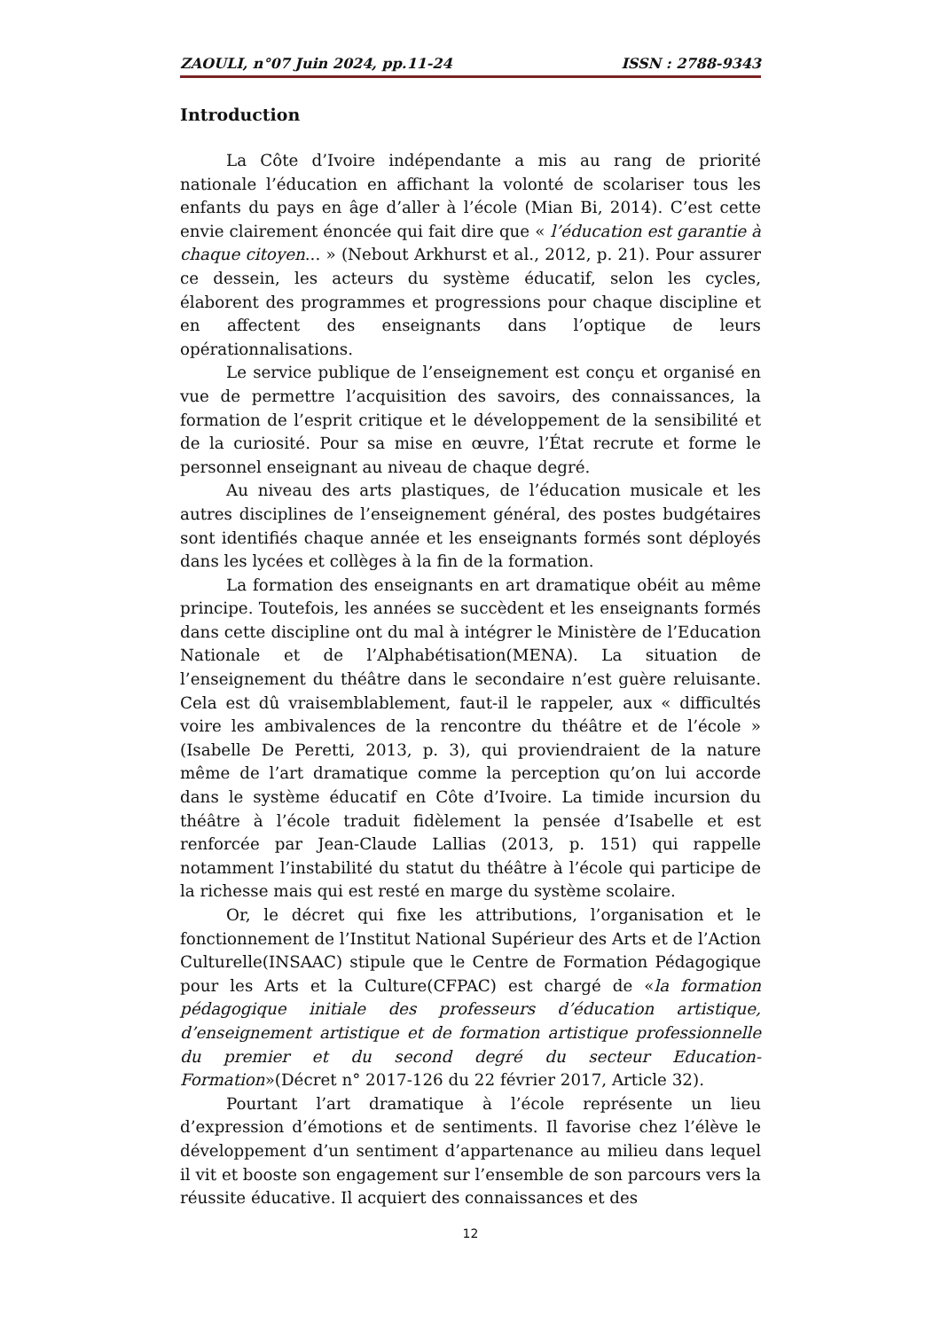ZAOULI, n°07 Juin 2024, pp.11-24 ISSN : 2788-9343
Introduction
La Côte d’Ivoire indépendante a mis au rang de priorité nationale l’éducation en affichant la volonté de scolariser tous les enfants du pays en âge d’aller à l’école (Mian Bi, 2014). C’est cette envie clairement énoncée qui fait dire que « l’éducation est garantie à chaque citoyen... » (Nebout Arkhurst et al., 2012, p. 21). Pour assurer ce dessein, les acteurs du système éducatif, selon les cycles, élaborent des programmes et progressions pour chaque discipline et en affectent des enseignants dans l’optique de leurs opérationnalisations.
Le service publique de l’enseignement est conçu et organisé en vue de permettre l’acquisition des savoirs, des connaissances, la formation de l’esprit critique et le développement de la sensibilité et de la curiosité. Pour sa mise en œuvre, l’État recrute et forme le personnel enseignant au niveau de chaque degré.
Au niveau des arts plastiques, de l’éducation musicale et les autres disciplines de l’enseignement général, des postes budgétaires sont identifiés chaque année et les enseignants formés sont déployés dans les lycées et collèges à la fin de la formation.
La formation des enseignants en art dramatique obéit au même principe. Toutefois, les années se succèdent et les enseignants formés dans cette discipline ont du mal à intégrer le Ministère de l’Education Nationale et de l’Alphabétisation(MENA). La situation de l’enseignement du théâtre dans le secondaire n’est guère reluisante. Cela est dû vraisemblablement, faut-il le rappeler, aux « difficultés voire les ambivalences de la rencontre du théâtre et de l’école » (Isabelle De Peretti, 2013, p. 3), qui proviendraient de la nature même de l’art dramatique comme la perception qu’on lui accorde dans le système éducatif en Côte d’Ivoire. La timide incursion du théâtre à l’école traduit fidèlement la pensée d’Isabelle et est renforcée par Jean-Claude Lallias (2013, p. 151) qui rappelle notamment l’instabilité du statut du théâtre à l’école qui participe de la richesse mais qui est resté en marge du système scolaire.
Or, le décret qui fixe les attributions, l’organisation et le fonctionnement de l’Institut National Supérieur des Arts et de l’Action Culturelle(INSAAC) stipule que le Centre de Formation Pédagogique pour les Arts et la Culture(CFPAC) est chargé de «la formation pédagogique initiale des professeurs d’éducation artistique, d’enseignement artistique et de formation artistique professionnelle du premier et du second degré du secteur Education-Formation»(Décret n° 2017-126 du 22 février 2017, Article 32).
Pourtant l’art dramatique à l’école représente un lieu d’expression d’émotions et de sentiments. Il favorise chez l’élève le développement d’un sentiment d’appartenance au milieu dans lequel il vit et booste son engagement sur l’ensemble de son parcours vers la réussite éducative. Il acquiert des connaissances et des
12